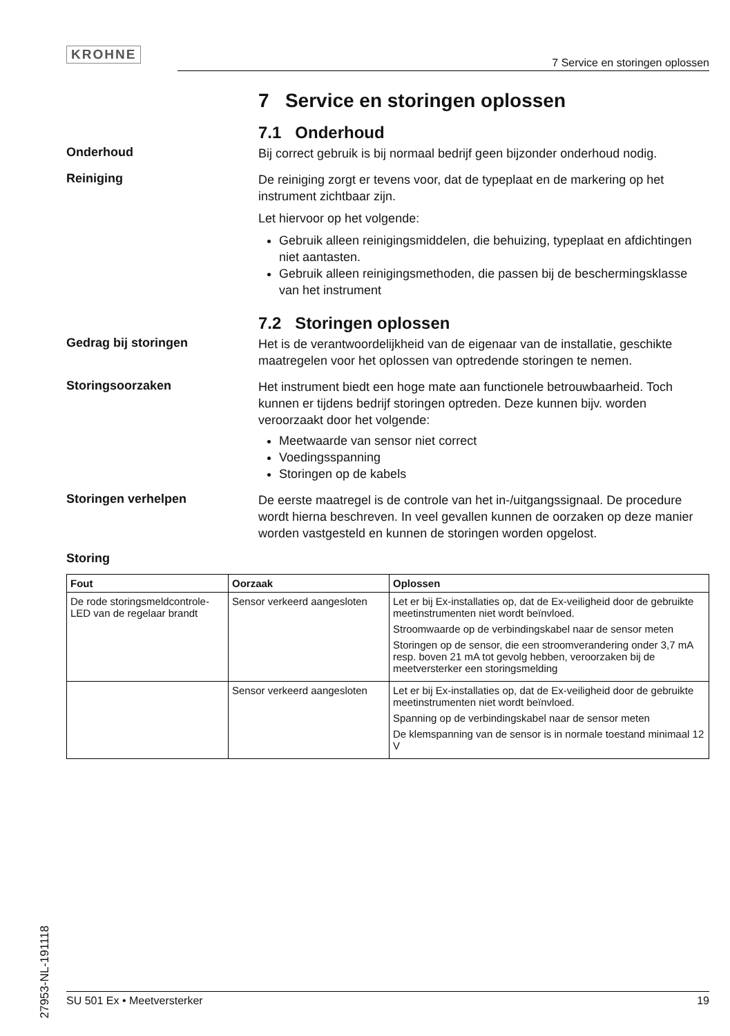KROHNE
7 Service en storingen oplossen
7 Service en storingen oplossen
7.1 Onderhoud
Onderhoud
Bij correct gebruik is bij normaal bedrijf geen bijzonder onderhoud nodig.
Reiniging
De reiniging zorgt er tevens voor, dat de typeplaat en de markering op het instrument zichtbaar zijn.
Let hiervoor op het volgende:
Gebruik alleen reinigingsmiddelen, die behuizing, typeplaat en afdichtingen niet aantasten.
Gebruik alleen reinigingsmethoden, die passen bij de beschermingsklasse van het instrument
7.2 Storingen oplossen
Gedrag bij storingen
Het is de verantwoordelijkheid van de eigenaar van de installatie, geschikte maatregelen voor het oplossen van optredende storingen te nemen.
Storingsoorzaken
Het instrument biedt een hoge mate aan functionele betrouwbaarheid. Toch kunnen er tijdens bedrijf storingen optreden. Deze kunnen bijv. worden veroorzaakt door het volgende:
Meetwaarde van sensor niet correct
Voedingsspanning
Storingen op de kabels
Storingen verhelpen
De eerste maatregel is de controle van het in-/uitgangssignaal. De procedure wordt hierna beschreven. In veel gevallen kunnen de oorzaken op deze manier worden vastgesteld en kunnen de storingen worden opgelost.
Storing
| Fout | Oorzaak | Oplossen |
| --- | --- | --- |
| De rode storingsmeldcontrole-LED van de regelaar brandt | Sensor verkeerd aangesloten | Let er bij Ex-installaties op, dat de Ex-veiligheid door de gebruikte meetinstrumenten niet wordt beïnvloed. Stroomwaarde op de verbindingskabel naar de sensor meten Storingen op de sensor, die een stroomverandering onder 3,7 mA resp. boven 21 mA tot gevolg hebben, veroorzaken bij de meetversterker een storingsmelding |
| | Sensor verkeerd aangesloten | Let er bij Ex-installaties op, dat de Ex-veiligheid door de gebruikte meetinstrumenten niet wordt beïnvloed. Spanning op de verbindingskabel naar de sensor meten De klemspanning van de sensor is in normale toestand minimaal 12 V |
27953-NL-191118
SU 501 Ex • Meetversterker 19